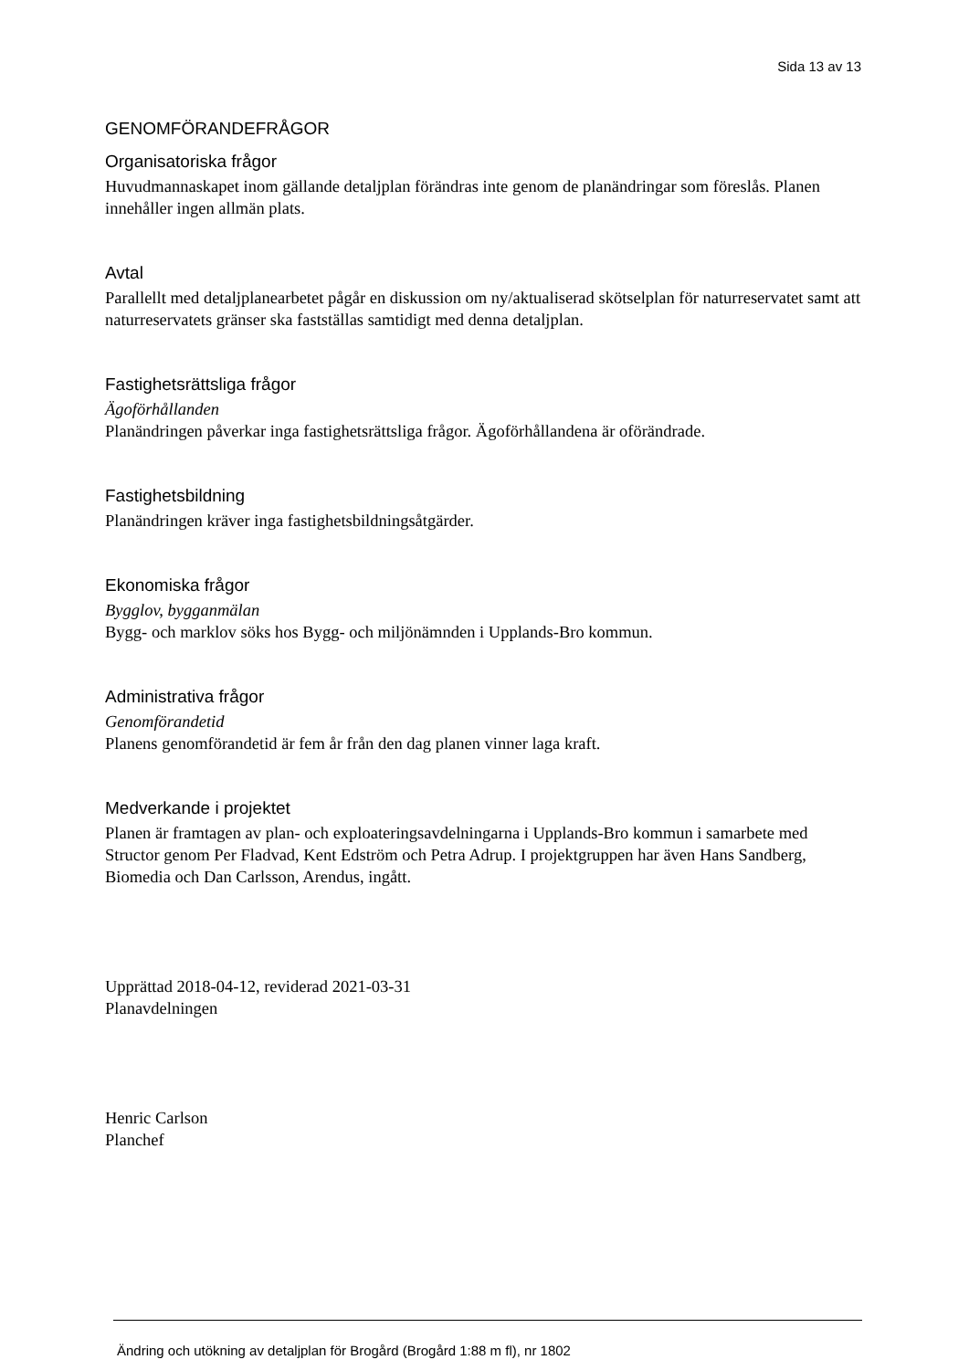Sida 13 av 13
GENOMFÖRANDEFRÅGOR
Organisatoriska frågor
Huvudmannaskapet inom gällande detaljplan förändras inte genom de planändringar som föreslås. Planen innehåller ingen allmän plats.
Avtal
Parallellt med detaljplanearbetet pågår en diskussion om ny/aktualiserad skötselplan för naturreservatet samt att naturreservatets gränser ska fastställas samtidigt med denna detaljplan.
Fastighetsrättsliga frågor
Ägoförhållanden
Planändringen påverkar inga fastighetsrättsliga frågor. Ägoförhållandena är oförändrade.
Fastighetsbildning
Planändringen kräver inga fastighetsbildningsåtgärder.
Ekonomiska frågor
Bygglov, bygganmälan
Bygg- och marklov söks hos Bygg- och miljönämnden i Upplands-Bro kommun.
Administrativa frågor
Genomförandetid
Planens genomförandetid är fem år från den dag planen vinner laga kraft.
Medverkande i projektet
Planen är framtagen av plan- och exploateringsavdelningarna i Upplands-Bro kommun i samarbete med Structor genom Per Fladvad, Kent Edström och Petra Adrup. I projektgruppen har även Hans Sandberg, Biomedia och Dan Carlsson, Arendus, ingått.
Upprättad 2018-04-12, reviderad 2021-03-31
Planavdelningen
Henric Carlson
Planchef
Ändring och utökning av detaljplan för Brogård (Brogård 1:88 m fl), nr 1802